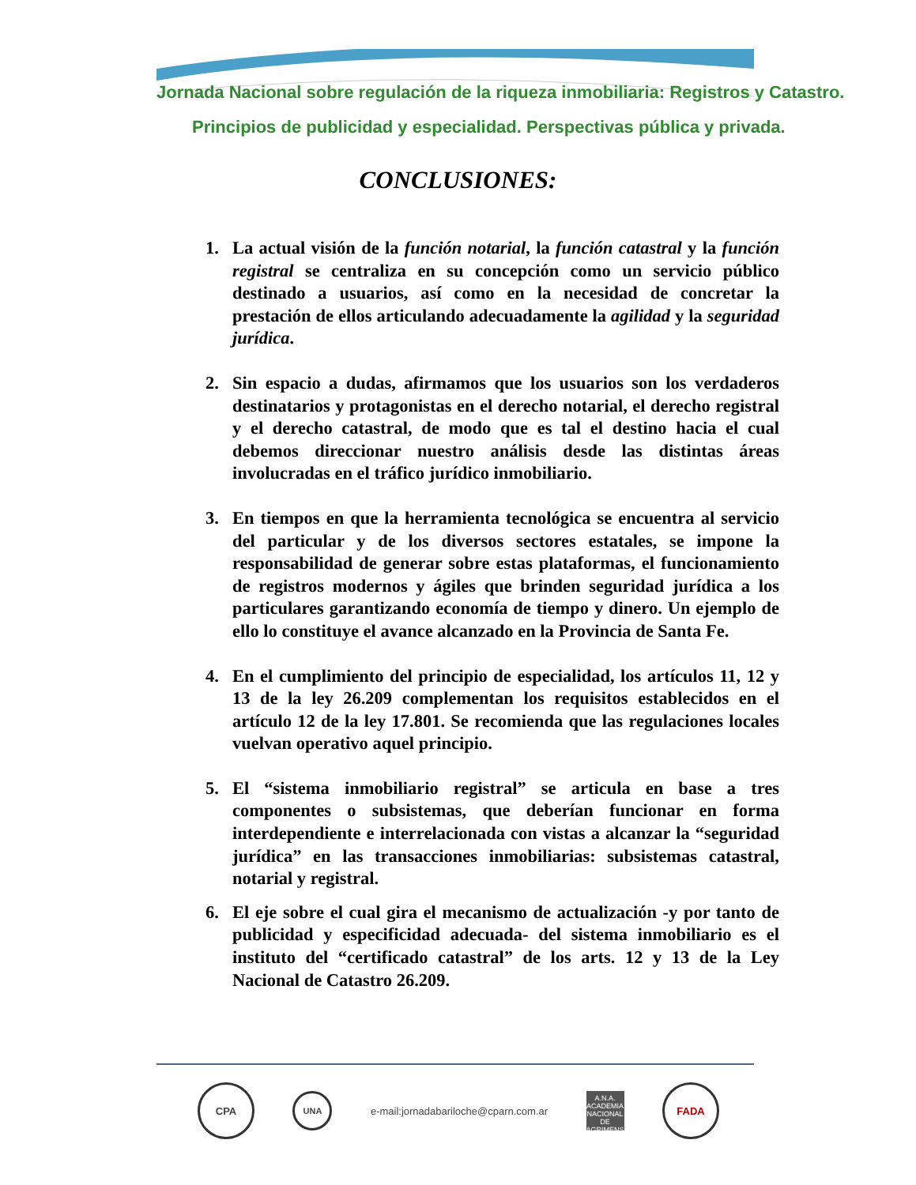Jornada Nacional sobre regulación de la riqueza inmobiliaria: Registros y Catastro.
Principios de publicidad y especialidad. Perspectivas pública y privada.
CONCLUSIONES:
1. La actual visión de la función notarial, la función catastral y la función registral se centraliza en su concepción como un servicio público destinado a usuarios, así como en la necesidad de concretar la prestación de ellos articulando adecuadamente la agilidad y la seguridad jurídica.
2. Sin espacio a dudas, afirmamos que los usuarios son los verdaderos destinatarios y protagonistas en el derecho notarial, el derecho registral y el derecho catastral, de modo que es tal el destino hacia el cual debemos direccionar nuestro análisis desde las distintas áreas involucradas en el tráfico jurídico inmobiliario.
3. En tiempos en que la herramienta tecnológica se encuentra al servicio del particular y de los diversos sectores estatales, se impone la responsabilidad de generar sobre estas plataformas, el funcionamiento de registros modernos y ágiles que brinden seguridad jurídica a los particulares garantizando economía de tiempo y dinero. Un ejemplo de ello lo constituye el avance alcanzado en la Provincia de Santa Fe.
4. En el cumplimiento del principio de especialidad, los artículos 11, 12 y 13 de la ley 26.209 complementan los requisitos establecidos en el artículo 12 de la ley 17.801. Se recomienda que las regulaciones locales vuelvan operativo aquel principio.
5. El “sistema inmobiliario registral” se articula en base a tres componentes o subsistemas, que deberían funcionar en forma interdependiente e interrelacionada con vistas a alcanzar la “seguridad jurídica” en las transacciones inmobiliarias: subsistemas catastral, notarial y registral.
6. El eje sobre el cual gira el mecanismo de actualización -y por tanto de publicidad y especificidad adecuada- del sistema inmobiliario es el instituto del “certificado catastral” de los arts. 12 y 13 de la Ley Nacional de Catastro 26.209.
CPA
UNA
e-mail:jornadabariloche@cparn.com.ar
A.N.A.
ACADEMIA NACIONAL DE AGRIMENSURA
FADA